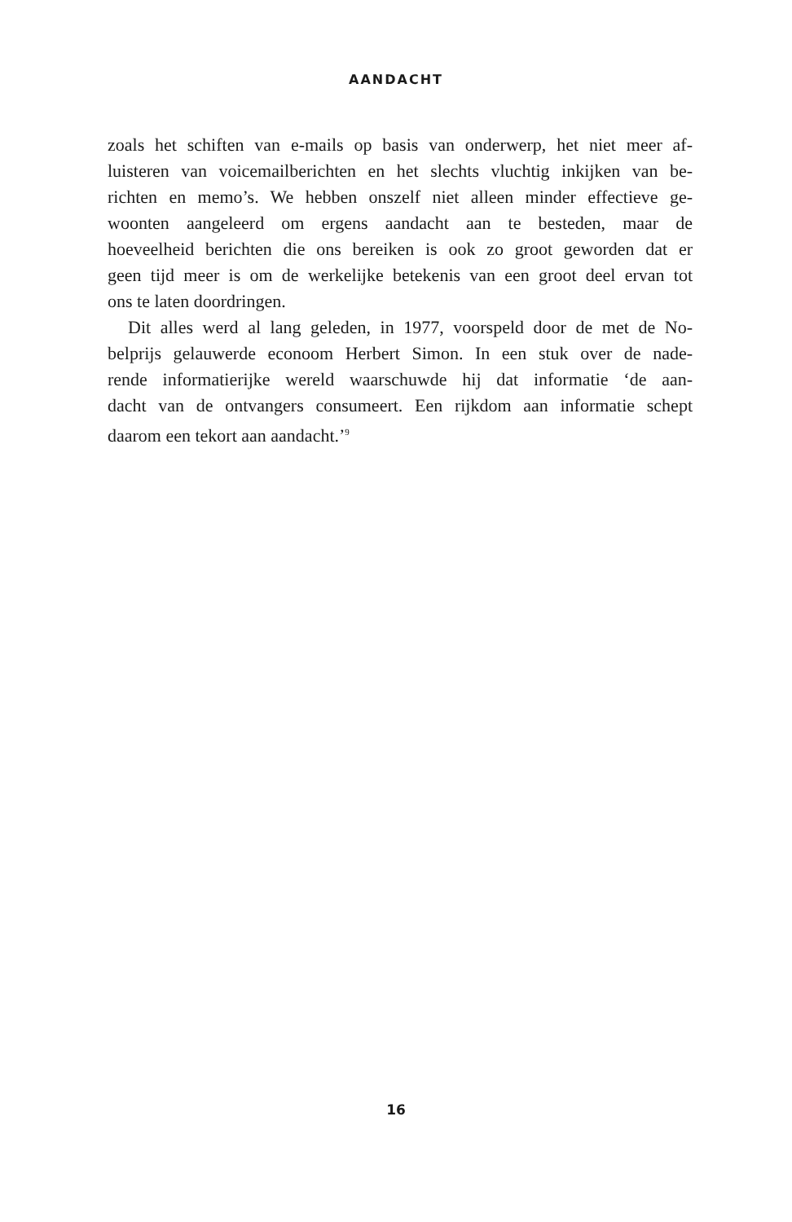AANDACHT
zoals het schiften van e-mails op basis van onderwerp, het niet meer af-
luisteren van voicemailberichten en het slechts vluchtig inkijken van be-
richten en memo’s. We hebben onszelf niet alleen minder effectieve ge-
woonten aangeleerd om ergens aandacht aan te besteden, maar de
hoeveelheid berichten die ons bereiken is ook zo groot geworden dat er
geen tijd meer is om de werkelijke betekenis van een groot deel ervan tot
ons te laten doordringen.
Dit alles werd al lang geleden, in 1977, voorspeld door de met de No-
belprijs gelauwerde econoom Herbert Simon. In een stuk over de nade-
rende informatierijke wereld waarschuwde hij dat informatie ‘de aan-
dacht van de ontvangers consumeert. Een rijkdom aan informatie schept
daarom een tekort aan aandacht.’<sup>9</sup>
16